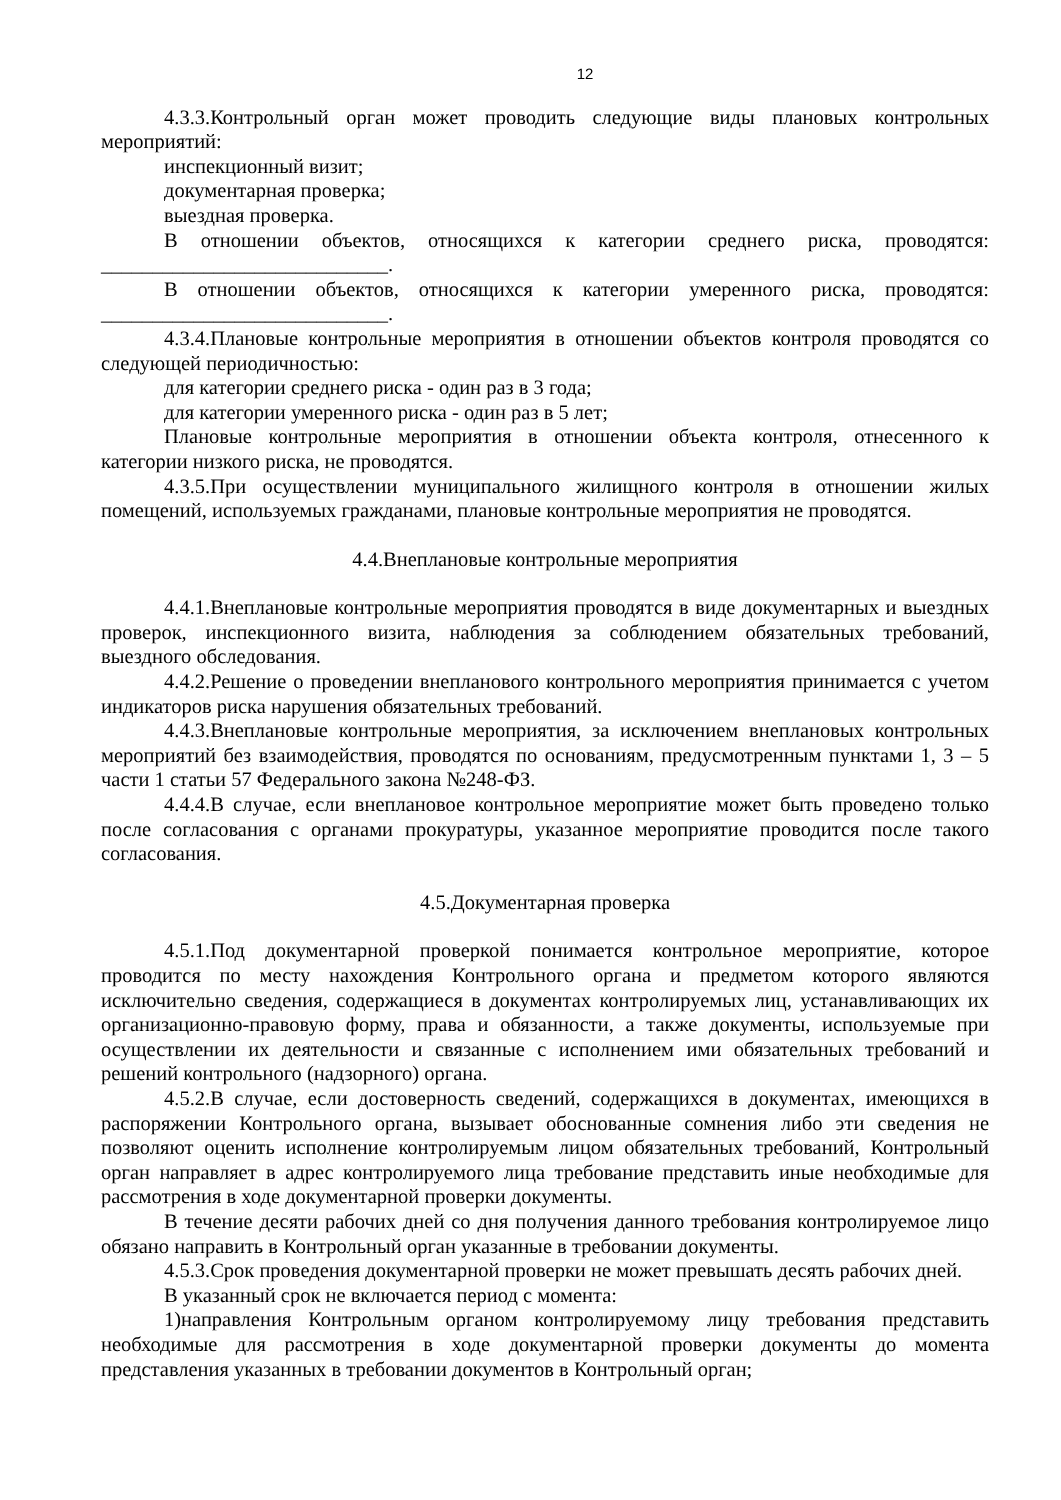12
4.3.3.Контрольный орган может проводить следующие виды плановых контрольных мероприятий:
инспекционный визит;
документарная проверка;
выездная проверка.
В отношении объектов, относящихся к категории среднего риска, проводятся: ____________________________.
В отношении объектов, относящихся к категории умеренного риска, проводятся: ____________________________.
4.3.4.Плановые контрольные мероприятия в отношении объектов контроля проводятся со следующей периодичностью:
для категории среднего риска - один раз в 3 года;
для категории умеренного риска - один раз в 5 лет;
Плановые контрольные мероприятия в отношении объекта контроля, отнесенного к категории низкого риска, не проводятся.
4.3.5.При осуществлении муниципального жилищного контроля в отношении жилых помещений, используемых гражданами, плановые контрольные мероприятия не проводятся.
4.4.Внеплановые контрольные мероприятия
4.4.1.Внеплановые контрольные мероприятия проводятся в виде документарных и выездных проверок, инспекционного визита, наблюдения за соблюдением обязательных требований, выездного обследования.
4.4.2.Решение о проведении внепланового контрольного мероприятия принимается с учетом индикаторов риска нарушения обязательных требований.
4.4.3.Внеплановые контрольные мероприятия, за исключением внеплановых контрольных мероприятий без взаимодействия, проводятся по основаниям, предусмотренным пунктами 1, 3 – 5 части 1 статьи 57 Федерального закона №248-ФЗ.
4.4.4.В случае, если внеплановое контрольное мероприятие может быть проведено только после согласования с органами прокуратуры, указанное мероприятие проводится после такого согласования.
4.5.Документарная проверка
4.5.1.Под документарной проверкой понимается контрольное мероприятие, которое проводится по месту нахождения Контрольного органа и предметом которого являются исключительно сведения, содержащиеся в документах контролируемых лиц, устанавливающих их организационно-правовую форму, права и обязанности, а также документы, используемые при осуществлении их деятельности и связанные с исполнением ими обязательных требований и решений контрольного (надзорного) органа.
4.5.2.В случае, если достоверность сведений, содержащихся в документах, имеющихся в распоряжении Контрольного органа, вызывает обоснованные сомнения либо эти сведения не позволяют оценить исполнение контролируемым лицом обязательных требований, Контрольный орган направляет в адрес контролируемого лица требование представить иные необходимые для рассмотрения в ходе документарной проверки документы.
В течение десяти рабочих дней со дня получения данного требования контролируемое лицо обязано направить в Контрольный орган указанные в требовании документы.
4.5.3.Срок проведения документарной проверки не может превышать десять рабочих дней.
В указанный срок не включается период с момента:
1)направления Контрольным органом контролируемому лицу требования представить необходимые для рассмотрения в ходе документарной проверки документы до момента представления указанных в требовании документов в Контрольный орган;